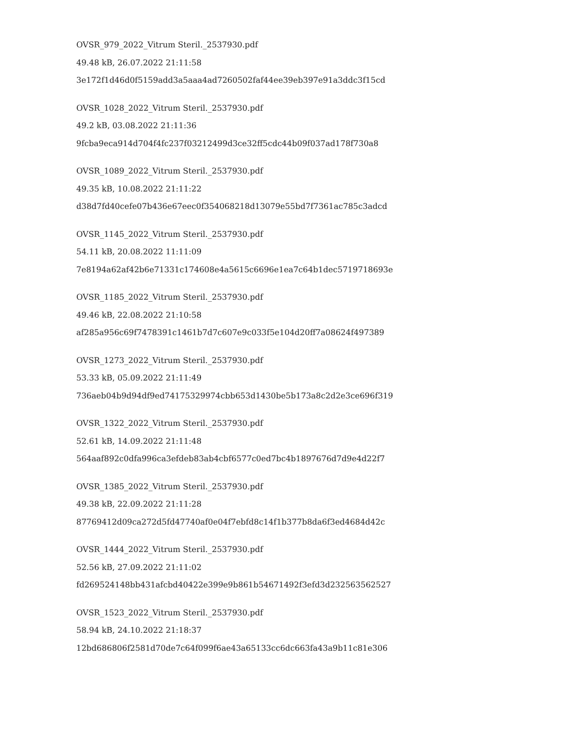OVSR_979_2022_Vitrum Steril._2537930.pdf
49.48 kB, 26.07.2022 21:11:58
3e172f1d46d0f5159add3a5aaa4ad7260502faf44ee39eb397e91a3ddc3f15cd
OVSR_1028_2022_Vitrum Steril._2537930.pdf
49.2 kB, 03.08.2022 21:11:36
9fcba9eca914d704f4fc237f03212499d3ce32ff5cdc44b09f037ad178f730a8
OVSR_1089_2022_Vitrum Steril._2537930.pdf
49.35 kB, 10.08.2022 21:11:22
d38d7fd40cefe07b436e67eec0f354068218d13079e55bd7f7361ac785c3adcd
OVSR_1145_2022_Vitrum Steril._2537930.pdf
54.11 kB, 20.08.2022 11:11:09
7e8194a62af42b6e71331c174608e4a5615c6696e1ea7c64b1dec5719718693e
OVSR_1185_2022_Vitrum Steril._2537930.pdf
49.46 kB, 22.08.2022 21:10:58
af285a956c69f7478391c1461b7d7c607e9c033f5e104d20ff7a08624f497389
OVSR_1273_2022_Vitrum Steril._2537930.pdf
53.33 kB, 05.09.2022 21:11:49
736aeb04b9d94df9ed74175329974cbb653d1430be5b173a8c2d2e3ce696f319
OVSR_1322_2022_Vitrum Steril._2537930.pdf
52.61 kB, 14.09.2022 21:11:48
564aaf892c0dfa996ca3efdeb83ab4cbf6577c0ed7bc4b1897676d7d9e4d22f7
OVSR_1385_2022_Vitrum Steril._2537930.pdf
49.38 kB, 22.09.2022 21:11:28
87769412d09ca272d5fd47740af0e04f7ebfd8c14f1b377b8da6f3ed4684d42c
OVSR_1444_2022_Vitrum Steril._2537930.pdf
52.56 kB, 27.09.2022 21:11:02
fd269524148bb431afcbd40422e399e9b861b54671492f3efd3d232563562527
OVSR_1523_2022_Vitrum Steril._2537930.pdf
58.94 kB, 24.10.2022 21:18:37
12bd686806f2581d70de7c64f099f6ae43a65133cc6dc663fa43a9b11c81e306